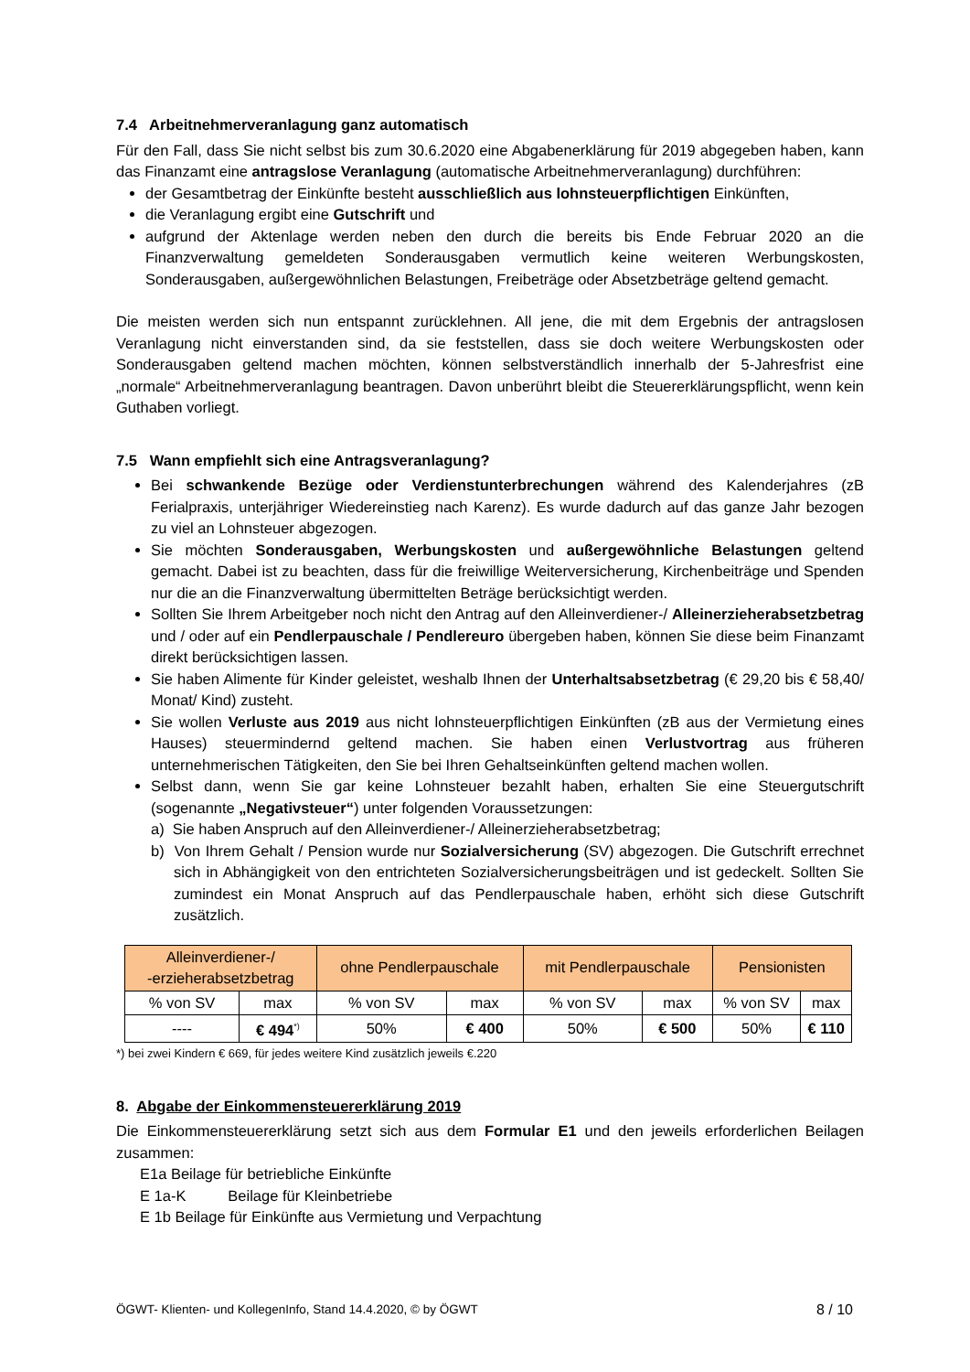7.4 Arbeitnehmerveranlagung ganz automatisch
Für den Fall, dass Sie nicht selbst bis zum 30.6.2020 eine Abgabenerklärung für 2019 abgegeben haben, kann das Finanzamt eine antragslose Veranlagung (automatische Arbeitnehmerveranlagung) durchführen:
der Gesamtbetrag der Einkünfte besteht ausschließlich aus lohnsteuerpflichtigen Einkünften,
die Veranlagung ergibt eine Gutschrift und
aufgrund der Aktenlage werden neben den durch die bereits bis Ende Februar 2020 an die Finanzverwaltung gemeldeten Sonderausgaben vermutlich keine weiteren Werbungskosten, Sonderausgaben, außergewöhnlichen Belastungen, Freibeträge oder Absetzbeträge geltend gemacht.
Die meisten werden sich nun entspannt zurücklehnen. All jene, die mit dem Ergebnis der antragslosen Veranlagung nicht einverstanden sind, da sie feststellen, dass sie doch weitere Werbungskosten oder Sonderausgaben geltend machen möchten, können selbstverständlich innerhalb der 5-Jahresfrist eine „normale“ Arbeitnehmerveranlagung beantragen. Davon unberührt bleibt die Steuererklärungspflicht, wenn kein Guthaben vorliegt.
7.5 Wann empfiehlt sich eine Antragsveranlagung?
Bei schwankende Bezüge oder Verdienstunterbrechungen während des Kalenderjahres (zB Ferialpraxis, unterjähriger Wiedereinstieg nach Karenz). Es wurde dadurch auf das ganze Jahr bezogen zu viel an Lohnsteuer abgezogen.
Sie möchten Sonderausgaben, Werbungskosten und außergewöhnliche Belastungen geltend gemacht. Dabei ist zu beachten, dass für die freiwillige Weiterversicherung, Kirchenbeiträge und Spenden nur die an die Finanzverwaltung übermittelten Beträge berücksichtigt werden.
Sollten Sie Ihrem Arbeitgeber noch nicht den Antrag auf den Alleinverdiener-/ Alleinerzieherabsetzbetrag und / oder auf ein Pendlerpauschale / Pendlereuro übergeben haben, können Sie diese beim Finanzamt direkt berücksichtigen lassen.
Sie haben Alimente für Kinder geleistet, weshalb Ihnen der Unterhaltsabsetzbetrag (€ 29,20 bis € 58,40/ Monat/ Kind) zusteht.
Sie wollen Verluste aus 2019 aus nicht lohnsteuerpflichtigen Einkünften (zB aus der Vermietung eines Hauses) steuermindernd geltend machen. Sie haben einen Verlustvortrag aus früheren unternehmerischen Tätigkeiten, den Sie bei Ihren Gehaltseinkünften geltend machen wollen.
Selbst dann, wenn Sie gar keine Lohnsteuer bezahlt haben, erhalten Sie eine Steuergutschrift (sogenannte „Negativsteuer“) unter folgenden Voraussetzungen:
a) Sie haben Anspruch auf den Alleinverdiener-/ Alleinerzieherabsetzbetrag;
b) Von Ihrem Gehalt / Pension wurde nur Sozialversicherung (SV) abgezogen. Die Gutschrift errechnet sich in Abhängigkeit von den entrichteten Sozialversicherungsbeiträgen und ist gedeckelt. Sollten Sie zumindest ein Monat Anspruch auf das Pendlerpauschale haben, erhöht sich diese Gutschrift zusätzlich.
| Alleinverdiener-/ -erzieherabsetzbetrag | | ohne Pendlerpauschale | | mit Pendlerpauschale | | Pensionisten | |
| --- | --- | --- | --- | --- | --- | --- | --- |
| % von SV | max | % von SV | max | % von SV | max | % von SV | max |
| ---- | € 494<sup>*)</sup> | 50% | € 400 | 50% | € 500 | 50% | € 110 |
*) bei zwei Kindern € 669, für jedes weitere Kind zusätzlich jeweils €.220
8. Abgabe der Einkommensteuererklärung 2019
Die Einkommensteuererklärung setzt sich aus dem Formular E1 und den jeweils erforderlichen Beilagen zusammen:
E1a Beilage für betriebliche Einkünfte
E 1a-K Beilage für Kleinbetriebe
E 1b Beilage für Einkünfte aus Vermietung und Verpachtung
ÖGWT- Klienten- und KollegenInfo, Stand 14.4.2020, © by ÖGWT 8 / 10